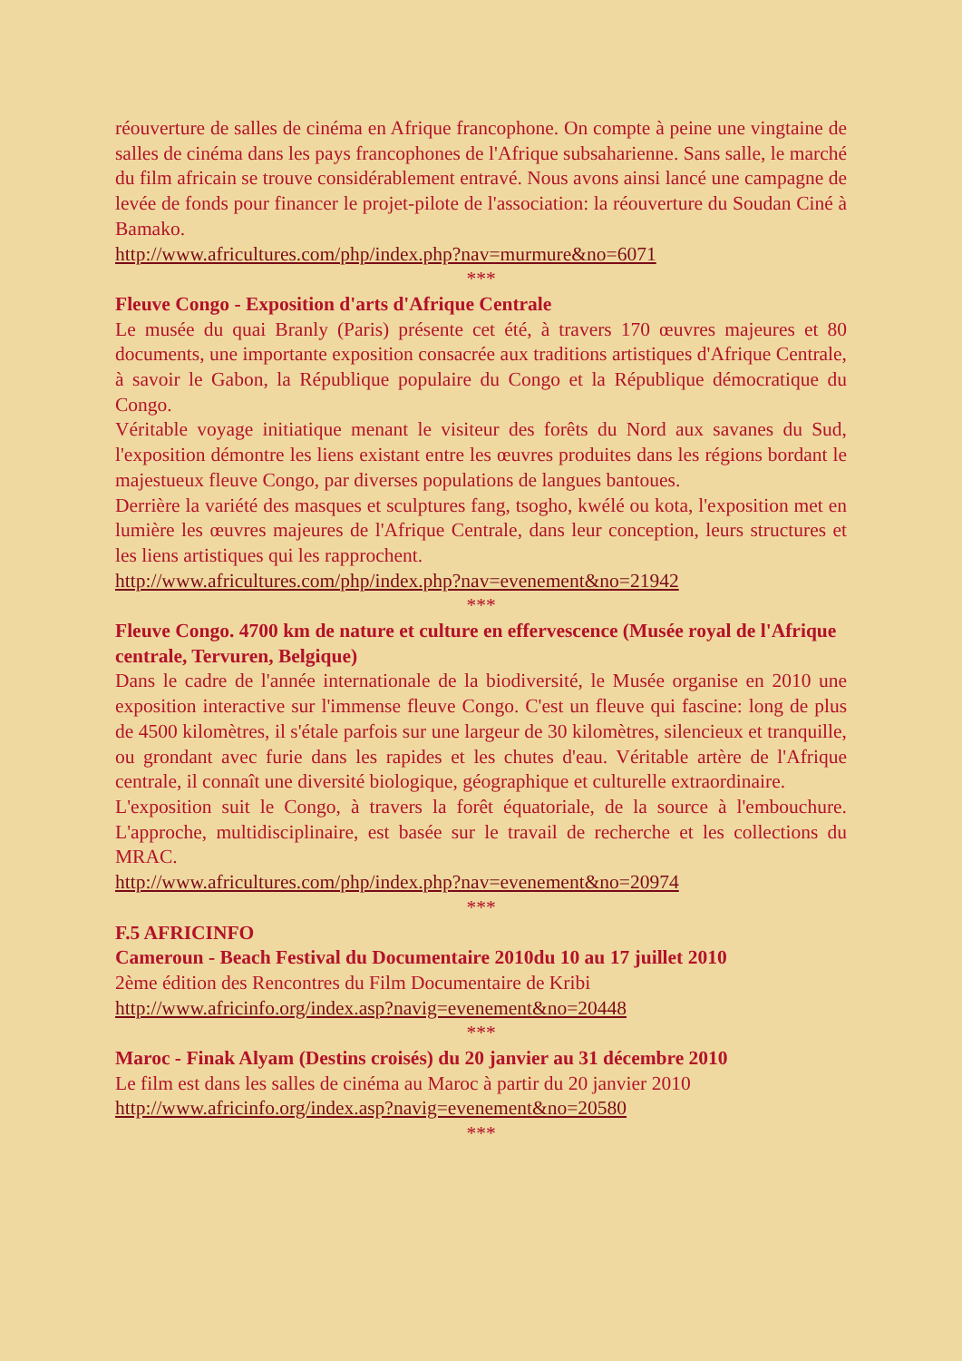réouverture de salles de cinéma en Afrique francophone. On compte à peine une vingtaine de salles de cinéma dans les pays francophones de l'Afrique subsaharienne. Sans salle, le marché du film africain se trouve considérablement entravé. Nous avons ainsi lancé une campagne de levée de fonds pour financer le projet-pilote de l'association: la réouverture du Soudan Ciné à Bamako.
http://www.africultures.com/php/index.php?nav=murmure&no=6071
***
Fleuve Congo - Exposition d'arts d'Afrique Centrale
Le musée du quai Branly (Paris) présente cet été, à travers 170 œuvres majeures et 80 documents, une importante exposition consacrée aux traditions artistiques d'Afrique Centrale, à savoir le Gabon, la République populaire du Congo et la République démocratique du Congo.
Véritable voyage initiatique menant le visiteur des forêts du Nord aux savanes du Sud, l'exposition démontre les liens existant entre les œuvres produites dans les régions bordant le majestueux fleuve Congo, par diverses populations de langues bantoues.
Derrière la variété des masques et sculptures fang, tsogho, kwélé ou kota, l'exposition met en lumière les œuvres majeures de l'Afrique Centrale, dans leur conception, leurs structures et les liens artistiques qui les rapprochent.
http://www.africultures.com/php/index.php?nav=evenement&no=21942
***
Fleuve Congo. 4700 km de nature et culture en effervescence (Musée royal de l'Afrique centrale, Tervuren, Belgique)
Dans le cadre de l'année internationale de la biodiversité, le Musée organise en 2010 une exposition interactive sur l'immense fleuve Congo. C'est un fleuve qui fascine: long de plus de 4500 kilomètres, il s'étale parfois sur une largeur de 30 kilomètres, silencieux et tranquille, ou grondant avec furie dans les rapides et les chutes d'eau. Véritable artère de l'Afrique centrale, il connaît une diversité biologique, géographique et culturelle extraordinaire.
L'exposition suit le Congo, à travers la forêt équatoriale, de la source à l'embouchure. L'approche, multidisciplinaire, est basée sur le travail de recherche et les collections du MRAC.
http://www.africultures.com/php/index.php?nav=evenement&no=20974
***
F.5 AFRICINFO
Cameroun - Beach Festival du Documentaire 2010du 10 au 17 juillet 2010
2ème édition des Rencontres du Film Documentaire de Kribi
http://www.africinfo.org/index.asp?navig=evenement&no=20448
***
Maroc - Finak Alyam (Destins croisés) du 20 janvier au 31 décembre 2010
Le film est dans les salles de cinéma au Maroc à partir du 20 janvier 2010
http://www.africinfo.org/index.asp?navig=evenement&no=20580
***